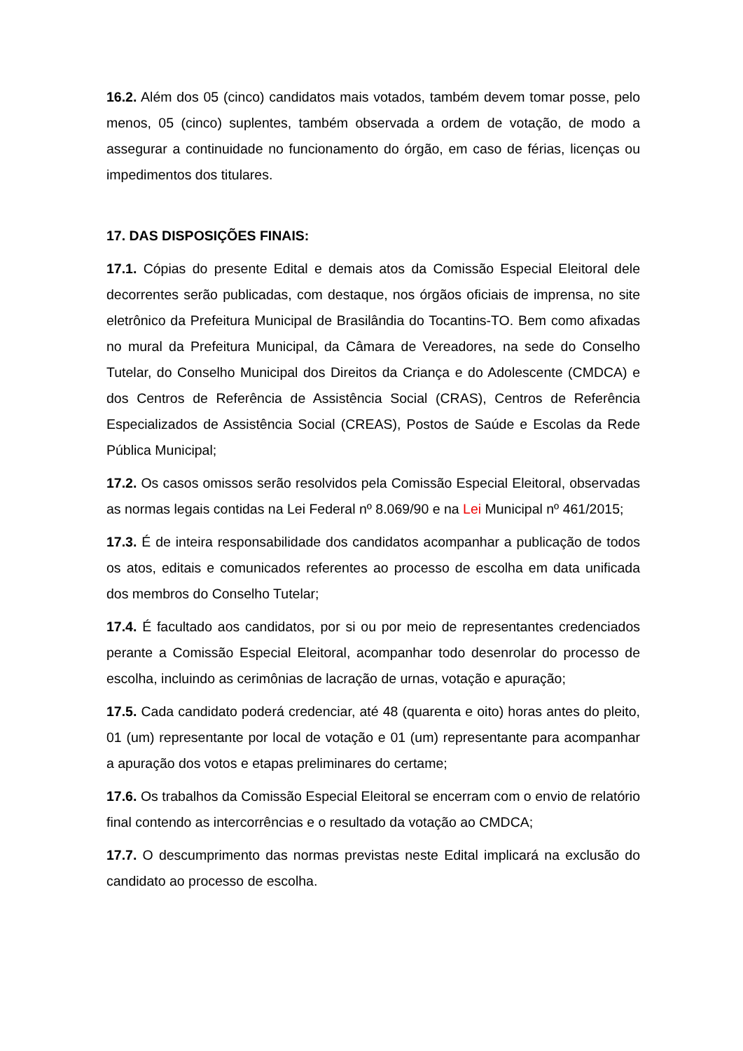16.2. Além dos 05 (cinco) candidatos mais votados, também devem tomar posse, pelo menos, 05 (cinco) suplentes, também observada a ordem de votação, de modo a assegurar a continuidade no funcionamento do órgão, em caso de férias, licenças ou impedimentos dos titulares.
17. DAS DISPOSIÇÕES FINAIS:
17.1. Cópias do presente Edital e demais atos da Comissão Especial Eleitoral dele decorrentes serão publicadas, com destaque, nos órgãos oficiais de imprensa, no site eletrônico da Prefeitura Municipal de Brasilândia do Tocantins-TO. Bem como afixadas no mural da Prefeitura Municipal, da Câmara de Vereadores, na sede do Conselho Tutelar, do Conselho Municipal dos Direitos da Criança e do Adolescente (CMDCA) e dos Centros de Referência de Assistência Social (CRAS), Centros de Referência Especializados de Assistência Social (CREAS), Postos de Saúde e Escolas da Rede Pública Municipal;
17.2. Os casos omissos serão resolvidos pela Comissão Especial Eleitoral, observadas as normas legais contidas na Lei Federal nº 8.069/90 e na Lei Municipal nº 461/2015;
17.3. É de inteira responsabilidade dos candidatos acompanhar a publicação de todos os atos, editais e comunicados referentes ao processo de escolha em data unificada dos membros do Conselho Tutelar;
17.4. É facultado aos candidatos, por si ou por meio de representantes credenciados perante a Comissão Especial Eleitoral, acompanhar todo desenrolar do processo de escolha, incluindo as cerimônias de lacração de urnas, votação e apuração;
17.5. Cada candidato poderá credenciar, até 48 (quarenta e oito) horas antes do pleito, 01 (um) representante por local de votação e 01 (um) representante para acompanhar a apuração dos votos e etapas preliminares do certame;
17.6. Os trabalhos da Comissão Especial Eleitoral se encerram com o envio de relatório final contendo as intercorrências e o resultado da votação ao CMDCA;
17.7. O descumprimento das normas previstas neste Edital implicará na exclusão do candidato ao processo de escolha.